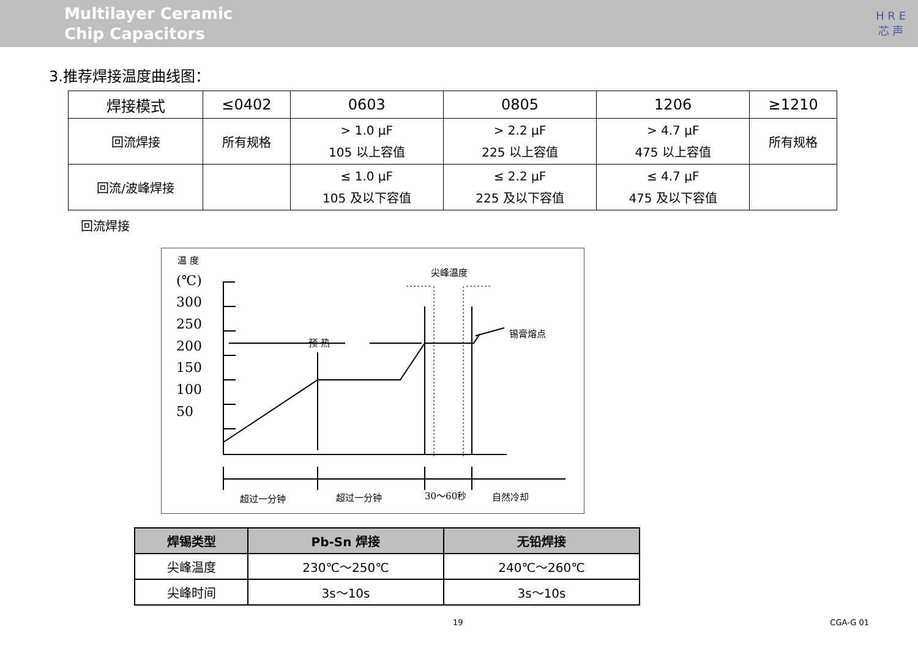Multilayer Ceramic
Chip Capacitors
H R E
芯 声
3.推荐焊接温度曲线图：
| 焊接模式 | ≤0402 | 0603 | 0805 | 1206 | ≥1210 |
| 回流焊接 | 所有规格 | > 1.0 µF 105 以上容值 | > 2.2 µF 225 以上容值 | > 4.7 µF 475 以上容值 | 所有规格 |
| 回流/波峰焊接 | | ≤ 1.0 µF 105 及以下容值 | ≤ 2.2 µF 225 及以下容值 | ≤ 4.7 µF 475 及以下容值 | |
回流焊接
温 度
(℃)
300
250
200
150
100
50
预 热
尖峰温度
锡膏熔点
超过一分钟
超过一分钟
30～60秒
自然冷却
| 焊锡类型 | Pb-Sn 焊接 | 无铅焊接 |
| --- | --- | --- |
| 尖峰温度 | 230℃～250℃ | 240℃～260℃ |
| 尖峰时间 | 3s～10s | 3s～10s |
19 CGA-G 01